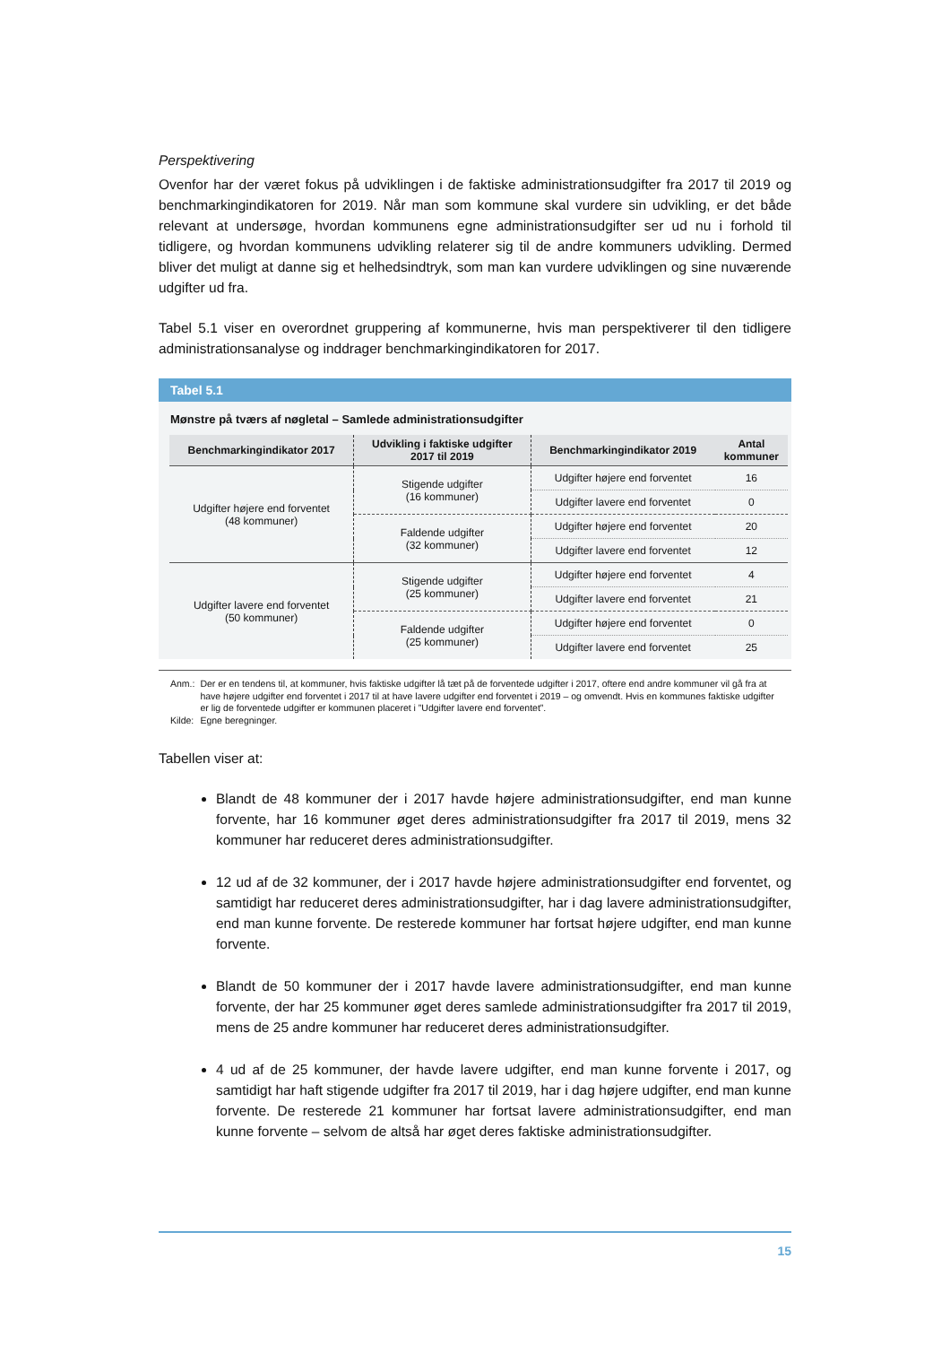Perspektivering
Ovenfor har der været fokus på udviklingen i de faktiske administrationsudgifter fra 2017 til 2019 og benchmarkingindikatoren for 2019. Når man som kommune skal vurdere sin udvikling, er det både relevant at undersøge, hvordan kommunens egne administrationsudgifter ser ud nu i forhold til tidligere, og hvordan kommunens udvikling relaterer sig til de andre kommuners udvikling. Dermed bliver det muligt at danne sig et helhedsindtryk, som man kan vurdere udviklingen og sine nuværende udgifter ud fra.
Tabel 5.1 viser en overordnet gruppering af kommunerne, hvis man perspektiverer til den tidligere administrationsanalyse og inddrager benchmarkingindikatoren for 2017.
Tabel 5.1
Mønstre på tværs af nøgletal – Samlede administrationsudgifter
| Benchmarkingindikator 2017 | Udvikling i faktiske udgifter 2017 til 2019 | Benchmarkingindikator 2019 | Antal kommuner |
| --- | --- | --- | --- |
| Udgifter højere end forventet (48 kommuner) | Stigende udgifter (16 kommuner) | Udgifter højere end forventet | 16 |
| | | Udgifter lavere end forventet | 0 |
| | Faldende udgifter (32 kommuner) | Udgifter højere end forventet | 20 |
| | | Udgifter lavere end forventet | 12 |
| Udgifter lavere end forventet (50 kommuner) | Stigende udgifter (25 kommuner) | Udgifter højere end forventet | 4 |
| | | Udgifter lavere end forventet | 21 |
| | Faldende udgifter (25 kommuner) | Udgifter højere end forventet | 0 |
| | | Udgifter lavere end forventet | 25 |
Anm.:
Kilde:
Der er en tendens til, at kommuner, hvis faktiske udgifter lå tæt på de forventede udgifter i 2017, oftere end andre kommuner vil gå fra at have højere udgifter end forventet i 2017 til at have lavere udgifter end forventet i 2019 – og omvendt. Hvis en kommunes faktiske udgifter er lig de forventede udgifter er kommunen placeret i ”Udgifter lavere end forventet”.
Egne beregninger.
Tabellen viser at:
Blandt de 48 kommuner der i 2017 havde højere administrationsudgifter, end man kunne forvente, har 16 kommuner øget deres administrationsudgifter fra 2017 til 2019, mens 32 kommuner har reduceret deres administrationsudgifter.
12 ud af de 32 kommuner, der i 2017 havde højere administrationsudgifter end forventet, og samtidigt har reduceret deres administrationsudgifter, har i dag lavere administrationsudgifter, end man kunne forvente. De resterede kommuner har fortsat højere udgifter, end man kunne forvente.
Blandt de 50 kommuner der i 2017 havde lavere administrationsudgifter, end man kunne forvente, der har 25 kommuner øget deres samlede administrationsudgifter fra 2017 til 2019, mens de 25 andre kommuner har reduceret deres administrationsudgifter.
4 ud af de 25 kommuner, der havde lavere udgifter, end man kunne forvente i 2017, og samtidigt har haft stigende udgifter fra 2017 til 2019, har i dag højere udgifter, end man kunne forvente. De resterede 21 kommuner har fortsat lavere administrationsudgifter, end man kunne forvente – selvom de altså har øget deres faktiske administrationsudgifter.
15